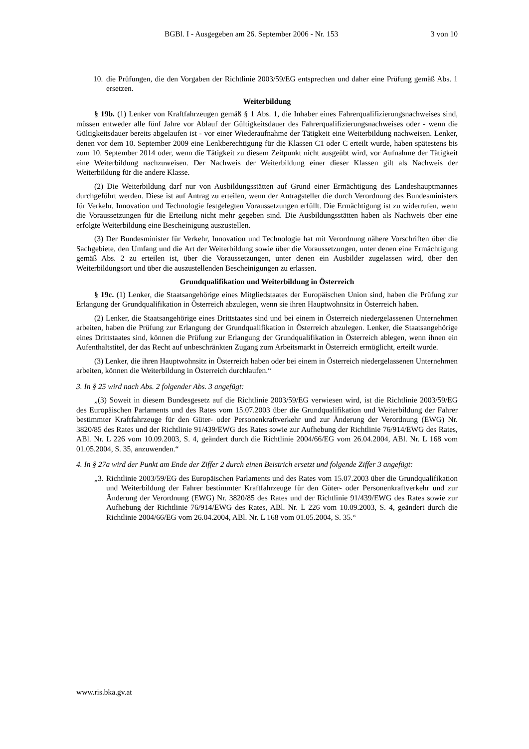BGBl. I - Ausgegeben am 26. September 2006 - Nr. 153 3 von 10
10. die Prüfungen, die den Vorgaben der Richtlinie 2003/59/EG entsprechen und daher eine Prüfung gemäß Abs. 1 ersetzen.
Weiterbildung
§ 19b. (1) Lenker von Kraftfahrzeugen gemäß § 1 Abs. 1, die Inhaber eines Fahrerqualifizierungsnachweises sind, müssen entweder alle fünf Jahre vor Ablauf der Gültigkeitsdauer des Fahrerqualifizierungsnachweises oder - wenn die Gültigkeitsdauer bereits abgelaufen ist - vor einer Wiederaufnahme der Tätigkeit eine Weiterbildung nachweisen. Lenker, denen vor dem 10. September 2009 eine Lenkberechtigung für die Klassen C1 oder C erteilt wurde, haben spätestens bis zum 10. September 2014 oder, wenn die Tätigkeit zu diesem Zeitpunkt nicht ausgeübt wird, vor Aufnahme der Tätigkeit eine Weiterbildung nachzuweisen. Der Nachweis der Weiterbildung einer dieser Klassen gilt als Nachweis der Weiterbildung für die andere Klasse.
(2) Die Weiterbildung darf nur von Ausbildungsstätten auf Grund einer Ermächtigung des Landeshauptmannes durchgeführt werden. Diese ist auf Antrag zu erteilen, wenn der Antragsteller die durch Verordnung des Bundesministers für Verkehr, Innovation und Technologie festgelegten Voraussetzungen erfüllt. Die Ermächtigung ist zu widerrufen, wenn die Voraussetzungen für die Erteilung nicht mehr gegeben sind. Die Ausbildungsstätten haben als Nachweis über eine erfolgte Weiterbildung eine Bescheinigung auszustellen.
(3) Der Bundesminister für Verkehr, Innovation und Technologie hat mit Verordnung nähere Vorschriften über die Sachgebiete, den Umfang und die Art der Weiterbildung sowie über die Voraussetzungen, unter denen eine Ermächtigung gemäß Abs. 2 zu erteilen ist, über die Voraussetzungen, unter denen ein Ausbilder zugelassen wird, über den Weiterbildungsort und über die auszustellenden Bescheinigungen zu erlassen.
Grundqualifikation und Weiterbildung in Österreich
§ 19c. (1) Lenker, die Staatsangehörige eines Mitgliedstaates der Europäischen Union sind, haben die Prüfung zur Erlangung der Grundqualifikation in Österreich abzulegen, wenn sie ihren Hauptwohnsitz in Österreich haben.
(2) Lenker, die Staatsangehörige eines Drittstaates sind und bei einem in Österreich niedergelassenen Unternehmen arbeiten, haben die Prüfung zur Erlangung der Grundqualifikation in Österreich abzulegen. Lenker, die Staatsangehörige eines Drittstaates sind, können die Prüfung zur Erlangung der Grundqualifikation in Österreich ablegen, wenn ihnen ein Aufenthaltstitel, der das Recht auf unbeschränkten Zugang zum Arbeitsmarkt in Österreich ermöglicht, erteilt wurde.
(3) Lenker, die ihren Hauptwohnsitz in Österreich haben oder bei einem in Österreich niedergelassenen Unternehmen arbeiten, können die Weiterbildung in Österreich durchlaufen.“
3. In § 25 wird nach Abs. 2 folgender Abs. 3 angefügt:
„(3) Soweit in diesem Bundesgesetz auf die Richtlinie 2003/59/EG verwiesen wird, ist die Richtlinie 2003/59/EG des Europäischen Parlaments und des Rates vom 15.07.2003 über die Grundqualifikation und Weiterbildung der Fahrer bestimmter Kraftfahrzeuge für den Güter- oder Personenkraftverkehr und zur Änderung der Verordnung (EWG) Nr. 3820/85 des Rates und der Richtlinie 91/439/EWG des Rates sowie zur Aufhebung der Richtlinie 76/914/EWG des Rates, ABl. Nr. L 226 vom 10.09.2003, S. 4, geändert durch die Richtlinie 2004/66/EG vom 26.04.2004, ABl. Nr. L 168 vom 01.05.2004, S. 35, anzuwenden.“
4. In § 27a wird der Punkt am Ende der Ziffer 2 durch einen Beistrich ersetzt und folgende Ziffer 3 angefügt:
„3. Richtlinie 2003/59/EG des Europäischen Parlaments und des Rates vom 15.07.2003 über die Grundqualifikation und Weiterbildung der Fahrer bestimmter Kraftfahrzeuge für den Güter- oder Personenkraftverkehr und zur Änderung der Verordnung (EWG) Nr. 3820/85 des Rates und der Richtlinie 91/439/EWG des Rates sowie zur Aufhebung der Richtlinie 76/914/EWG des Rates, ABl. Nr. L 226 vom 10.09.2003, S. 4, geändert durch die Richtlinie 2004/66/EG vom 26.04.2004, ABl. Nr. L 168 vom 01.05.2004, S. 35.“
www.ris.bka.gv.at